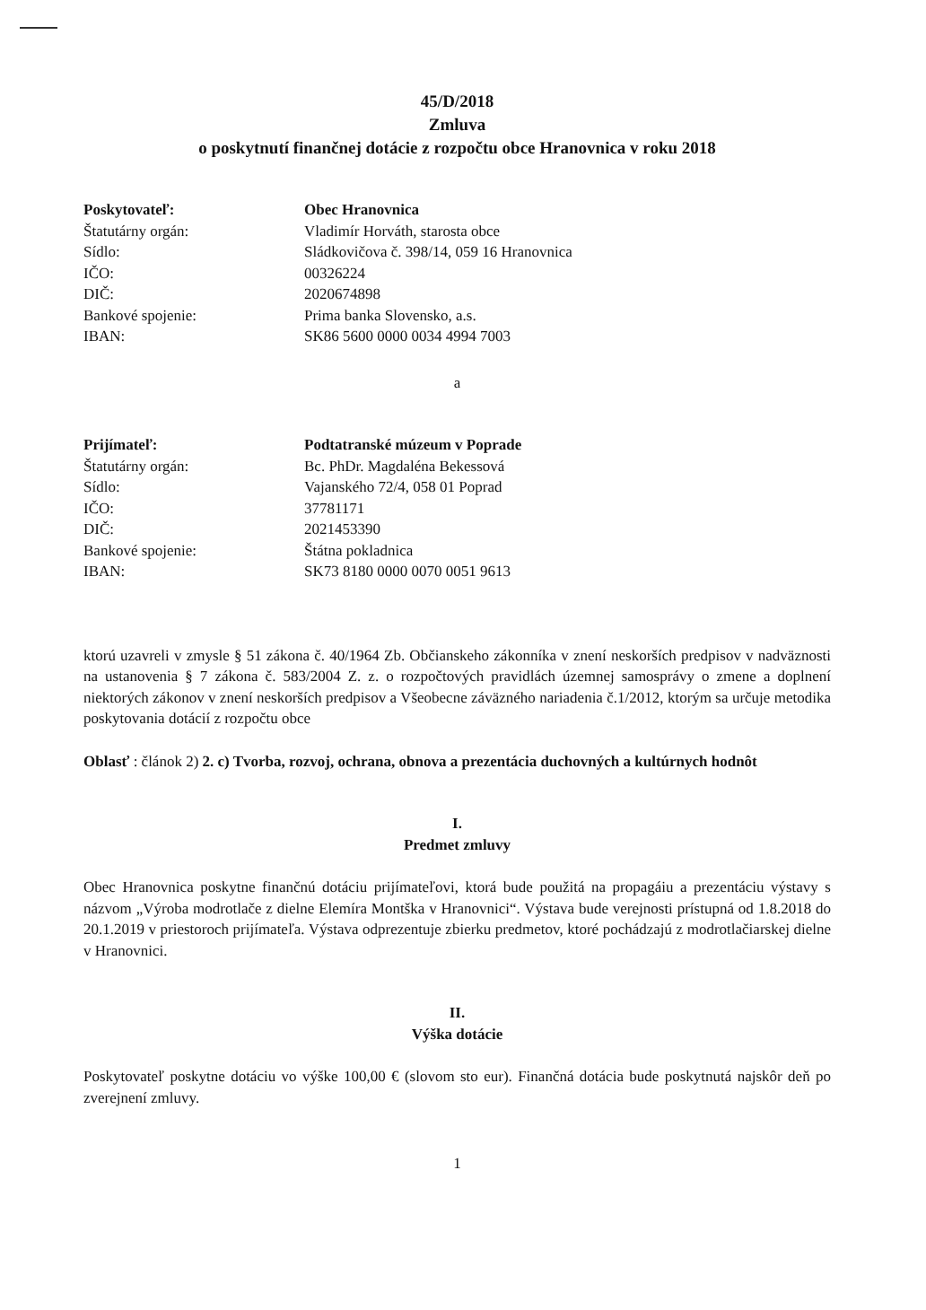45/D/2018
Zmluva
o poskytnutí finančnej dotácie z rozpočtu obce Hranovnica v roku 2018
| Poskytovateľ: | Obec Hranovnica |
| Štatutárny orgán: | Vladimír Horváth, starosta obce |
| Sídlo: | Sládkovičova č. 398/14, 059 16 Hranovnica |
| IČO: | 00326224 |
| DIČ: | 2020674898 |
| Bankové spojenie: | Prima banka Slovensko, a.s. |
| IBAN: | SK86 5600 0000 0034 4994 7003 |
a
| Prijímateľ: | Podtatranské múzeum v Poprade |
| Štatutárny orgán: | Bc. PhDr. Magdaléna Bekessová |
| Sídlo: | Vajanského 72/4, 058 01 Poprad |
| IČO: | 37781171 |
| DIČ: | 2021453390 |
| Bankové spojenie: | Štátna pokladnica |
| IBAN: | SK73 8180 0000 0070 0051 9613 |
ktorú uzavreli v zmysle § 51 zákona č. 40/1964 Zb. Občianskeho zákonníka v znení neskorších predpisov v nadväznosti na ustanovenia § 7 zákona č. 583/2004 Z. z. o rozpočtových pravidlách územnej samosprávy o zmene a doplnení niektorých zákonov v znení neskorších predpisov a Všeobecne záväzného nariadenia č.1/2012, ktorým sa určuje metodika poskytovania dotácií z rozpočtu obce
Oblasť : článok 2) 2. c) Tvorba, rozvoj, ochrana, obnova a prezentácia duchovných a kultúrnych hodnôt
I.
Predmet zmluvy
Obec Hranovnica poskytne finančnú dotáciu prijímateľovi, ktorá bude použitá na propagáiu a prezentáciu výstavy s názvom „Výroba modrotlače z dielne Elemíra Montška v Hranovnici“. Výstava bude verejnosti prístupná od 1.8.2018 do 20.1.2019 v priestoroch prijímateľa. Výstava odprezentuje zbierku predmetov, ktoré pochádzajú z modrotlačiarskej dielne v Hranovnici.
II.
Výška dotácie
Poskytovateľ poskytne dotáciu vo výške 100,00 € (slovom sto eur). Finančná dotácia bude poskytnutá najskôr deň po zverejnení zmluvy.
1